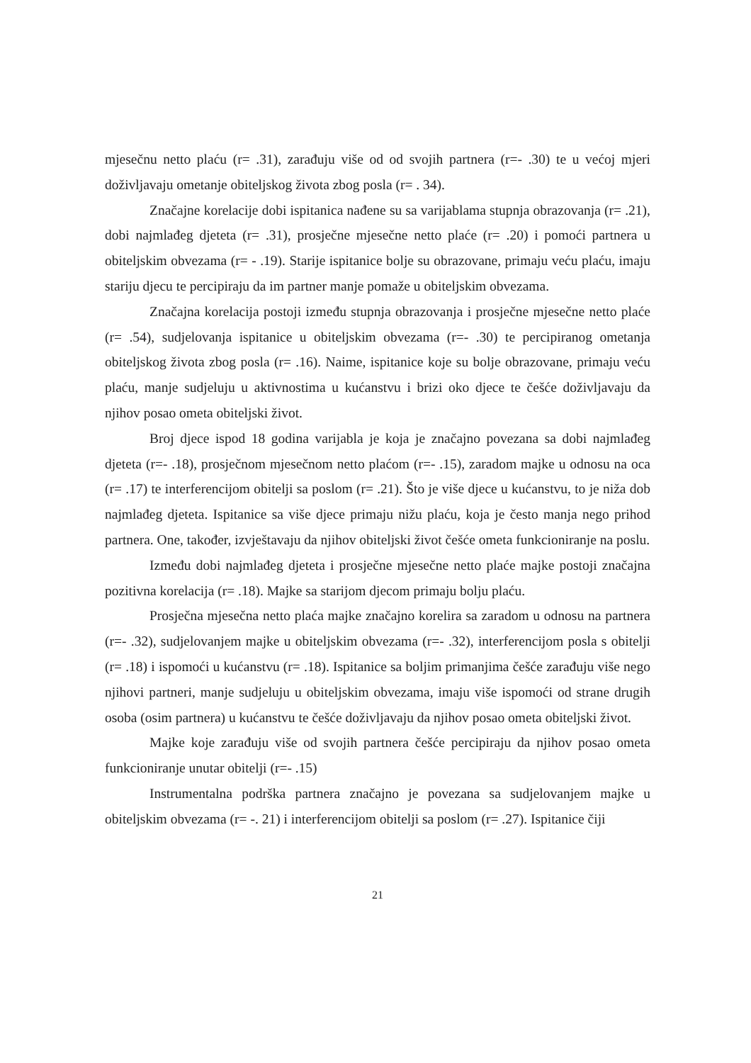mjesečnu netto plaću (r= .31), zarađuju više od od svojih partnera (r=- .30) te u većoj mjeri doživljavaju ometanje obiteljskog života zbog posla (r= . 34).
Značajne korelacije dobi ispitanica nađene su sa varijablama stupnja obrazovanja (r= .21), dobi najmlađeg djeteta (r= .31), prosječne mjesečne netto plaće (r= .20) i pomoći partnera u obiteljskim obvezama (r= - .19). Starije ispitanice bolje su obrazovane, primaju veću plaću, imaju stariju djecu te percipiraju da im partner manje pomaže u obiteljskim obvezama.
Značajna korelacija postoji između stupnja obrazovanja i prosječne mjesečne netto plaće (r= .54), sudjelovanja ispitanice u obiteljskim obvezama (r=- .30) te percipiranog ometanja obiteljskog života zbog posla (r= .16). Naime, ispitanice koje su bolje obrazovane, primaju veću plaću, manje sudjeluju u aktivnostima u kućanstvu i brizi oko djece te češće doživljavaju da njihov posao ometa obiteljski život.
Broj djece ispod 18 godina varijabla je koja je značajno povezana sa dobi najmlađeg djeteta (r=- .18), prosječnom mjesečnom netto plaćom (r=- .15), zaradom majke u odnosu na oca (r= .17) te interferencijom obitelji sa poslom (r= .21). Što je više djece u kućanstvu, to je niža dob najmlađeg djeteta. Ispitanice sa više djece primaju nižu plaću, koja je često manja nego prihod partnera. One, također, izvještavaju da njihov obiteljski život češće ometa funkcioniranje na poslu.
Između dobi najmlađeg djeteta i prosječne mjesečne netto plaće majke postoji značajna pozitivna korelacija (r= .18). Majke sa starijom djecom primaju bolju plaću.
Prosječna mjesečna netto plaća majke značajno korelira sa zaradom u odnosu na partnera (r=- .32), sudjelovanjem majke u obiteljskim obvezama (r=- .32), interferencijom posla s obitelji (r= .18) i ispomoći u kućanstvu (r= .18). Ispitanice sa boljim primanjima češće zarađuju više nego njihovi partneri, manje sudjeluju u obiteljskim obvezama, imaju više ispomoći od strane drugih osoba (osim partnera) u kućanstvu te češće doživljavaju da njihov posao ometa obiteljski život.
Majke koje zarađuju više od svojih partnera češće percipiraju da njihov posao ometa funkcioniranje unutar obitelji (r=- .15)
Instrumentalna podrška partnera značajno je povezana sa sudjelovanjem majke u obiteljskim obvezama (r= -. 21) i interferencijom obitelji sa poslom (r= .27). Ispitanice čiji
21